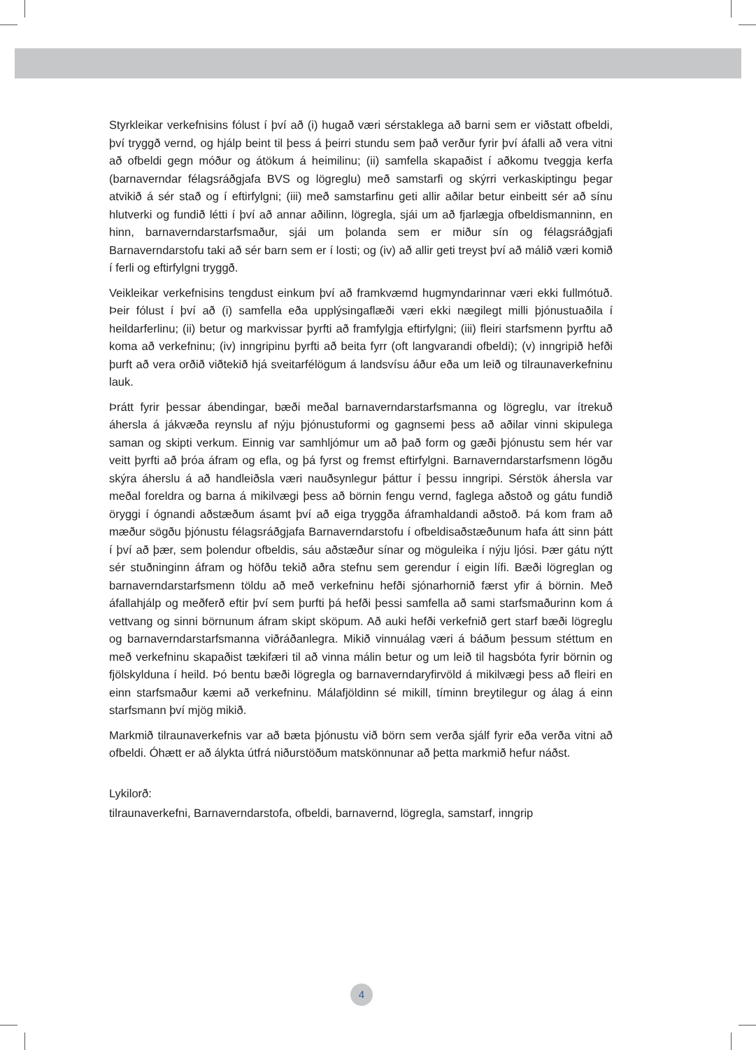Styrkleikar verkefnisins fólust í því að (i) hugað væri sérstaklega að barni sem er viðstatt ofbeldi, því tryggð vernd, og hjálp beint til þess á þeirri stundu sem það verður fyrir því áfalli að vera vitni að ofbeldi gegn móður og átökum á heimilinu; (ii) samfella skapaðist í aðkomu tveggja kerfa (barnaverndar félagsráðgjafa BVS og lögreglu) með samstarfi og skýrri verkaskiptingu þegar atvikið á sér stað og í eftirfylgni; (iii) með samstarfinu geti allir aðilar betur einbeitt sér að sínu hlutverki og fundið létti í því að annar aðilinn, lögregla, sjái um að fjarlægja ofbeldismanninn, en hinn, barnaverndarstarfsmaður, sjái um þolanda sem er miður sín og félagsráðgjafi Barnaverndarstofu taki að sér barn sem er í losti; og (iv) að allir geti treyst því að málið væri komið í ferli og eftirfylgni tryggð.
Veikleikar verkefnisins tengdust einkum því að framkvæmd hugmyndarinnar væri ekki fullmótuð. Þeir fólust í því að (i) samfella eða upplýsingaflæði væri ekki nægilegt milli þjónustuaðila í heildarferlinu; (ii) betur og markvissar þyrfti að framfylgja eftirfylgni; (iii) fleiri starfsmenn þyrftu að koma að verkefninu; (iv) inngripinu þyrfti að beita fyrr (oft langvarandi ofbeldi); (v) inngripið hefði þurft að vera orðið viðtekið hjá sveitarfélögum á landsvísu áður eða um leið og tilraunaverkefninu lauk.
Þrátt fyrir þessar ábendingar, bæði meðal barnaverndarstarfsmanna og lögreglu, var ítrekuð áhersla á jákvæða reynslu af nýju þjónustuformi og gagnsemi þess að aðilar vinni skipulega saman og skipti verkum. Einnig var samhljómur um að það form og gæði þjónustu sem hér var veitt þyrfti að þróa áfram og efla, og þá fyrst og fremst eftirfylgni. Barnaverndarstarfsmenn lögðu skýra áherslu á að handleiðsla væri nauðsynlegur þáttur í þessu inngripi. Sérstök áhersla var meðal foreldra og barna á mikilvægi þess að börnin fengu vernd, faglega aðstoð og gátu fundið öryggi í ógnandi aðstæðum ásamt því að eiga tryggða áframhaldandi aðstoð. Þá kom fram að mæður sögðu þjónustu félagsráðgjafa Barnaverndarstofu í ofbeldisaðstæðunum hafa átt sinn þátt í því að þær, sem þolendur ofbeldis, sáu aðstæður sínar og möguleika í nýju ljósi. Þær gátu nýtt sér stuðninginn áfram og höfðu tekið aðra stefnu sem gerendur í eigin lífi. Bæði lögreglan og barnaverndarstarfsmenn töldu að með verkefninu hefði sjónarhornið færst yfir á börnin. Með áfallahjálp og meðferð eftir því sem þurfti þá hefði þessi samfella að sami starfsmaðurinn kom á vettvang og sinni börnunum áfram skipt sköpum. Að auki hefði verkefnið gert starf bæði lögreglu og barnaverndarstarfsmanna viðráðanlegra. Mikið vinnuálag væri á báðum þessum stéttum en með verkefninu skapaðist tækifæri til að vinna málin betur og um leið til hagsbóta fyrir börnin og fjölskylduna í heild. Þó bentu bæði lögregla og barnaverndaryfirvöld á mikilvægi þess að fleiri en einn starfsmaður kæmi að verkefninu. Málafjöldinn sé mikill, tíminn breytilegur og álag á einn starfsmann því mjög mikið.
Markmið tilraunaverkefnis var að bæta þjónustu við börn sem verða sjálf fyrir eða verða vitni að ofbeldi. Óhætt er að álykta útfrá niðurstöðum matskönnunar að þetta markmið hefur náðst.
Lykilorð:
tilraunaverkefni, Barnaverndarstofa, ofbeldi, barnavernd, lögregla, samstarf, inngrip
4